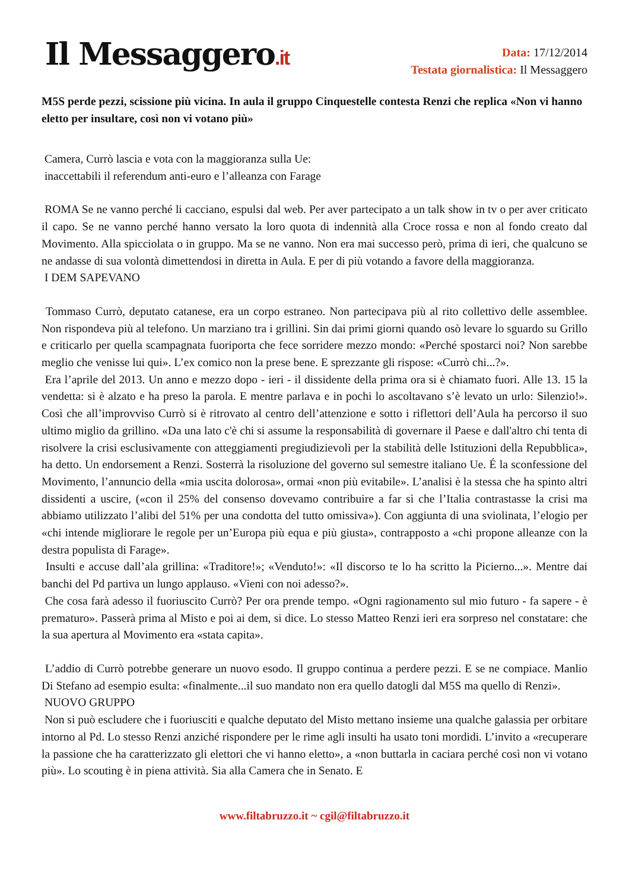Il Messaggero.it
Data: 17/12/2014
Testata giornalistica: Il Messaggero
M5S perde pezzi, scissione più vicina. In aula il gruppo Cinquestelle contesta Renzi che replica «Non vi hanno eletto per insultare, così non vi votano più»
Camera, Currò lascia e vota con la maggioranza sulla Ue:
inaccettabili il referendum anti-euro e l’alleanza con Farage
ROMA Se ne vanno perché li cacciano, espulsi dal web. Per aver partecipato a un talk show in tv o per aver criticato il capo. Se ne vanno perché hanno versato la loro quota di indennità alla Croce rossa e non al fondo creato dal Movimento. Alla spicciolata o in gruppo. Ma se ne vanno. Non era mai successo però, prima di ieri, che qualcuno se ne andasse di sua volontà dimettendosi in diretta in Aula. E per di più votando a favore della maggioranza.
I DEM SAPEVANO
Tommaso Currò, deputato catanese, era un corpo estraneo. Non partecipava più al rito collettivo delle assemblee. Non rispondeva più al telefono. Un marziano tra i grillini. Sin dai primi giorni quando osò levare lo sguardo su Grillo e criticarlo per quella scampagnata fuoriporta che fece sorridere mezzo mondo: «Perché spostarci noi? Non sarebbe meglio che venisse lui qui». L’ex comico non la prese bene. E sprezzante gli rispose: «Currò chi...?».
Era l’aprile del 2013. Un anno e mezzo dopo - ieri - il dissidente della prima ora si è chiamato fuori. Alle 13. 15 la vendetta: si è alzato e ha preso la parola. E mentre parlava e in pochi lo ascoltavano s’è levato un urlo: Silenzio!». Così che all’improvviso Currò si è ritrovato al centro dell’attenzione e sotto i riflettori dell’Aula ha percorso il suo ultimo miglio da grillino. «Da una lato c'è chi si assume la responsabilità di governare il Paese e dall'altro chi tenta di risolvere la crisi esclusivamente con atteggiamenti pregiudizievoli per la stabilità delle Istituzioni della Repubblica», ha detto. Un endorsement a Renzi. Sosterrà la risoluzione del governo sul semestre italiano Ue. É la sconfessione del Movimento, l’annuncio della «mia uscita dolorosa», ormai «non più evitabile». L’analisi è la stessa che ha spinto altri dissidenti a uscire, («con il 25% del consenso dovevamo contribuire a far sì che l’Italia contrastasse la crisi ma abbiamo utilizzato l’alibi del 51% per una condotta del tutto omissiva»). Con aggiunta di una sviolinata, l’elogio per «chi intende migliorare le regole per un’Europa più equa e più giusta», contrapposto a «chi propone alleanze con la destra populista di Farage».
Insulti e accuse dall’ala grillina: «Traditore!»; «Venduto!»: «Il discorso te lo ha scritto la Picierno...». Mentre dai banchi del Pd partiva un lungo applauso. «Vieni con noi adesso?».
Che cosa farà adesso il fuoriuscito Currò? Per ora prende tempo. «Ogni ragionamento sul mio futuro - fa sapere - è prematuro». Passerà prima al Misto e poi ai dem, si dice. Lo stesso Matteo Renzi ieri era sorpreso nel constatare: che la sua apertura al Movimento era «stata capita».
L’addio di Currò potrebbe generare un nuovo esodo. Il gruppo continua a perdere pezzi. E se ne compiace. Manlio Di Stefano ad esempio esulta: «finalmente...il suo mandato non era quello datogli dal M5S ma quello di Renzi».
NUOVO GRUPPO
Non si può escludere che i fuoriusciti e qualche deputato del Misto mettano insieme una qualche galassia per orbitare intorno al Pd. Lo stesso Renzi anziché rispondere per le rime agli insulti ha usato toni mordidi. L’invito a «recuperare la passione che ha caratterizzato gli elettori che vi hanno eletto», a «non buttarla in caciara perché così non vi votano più». Lo scouting è in piena attività. Sia alla Camera che in Senato. E
www.filtabruzzo.it ~ cgil@filtabruzzo.it